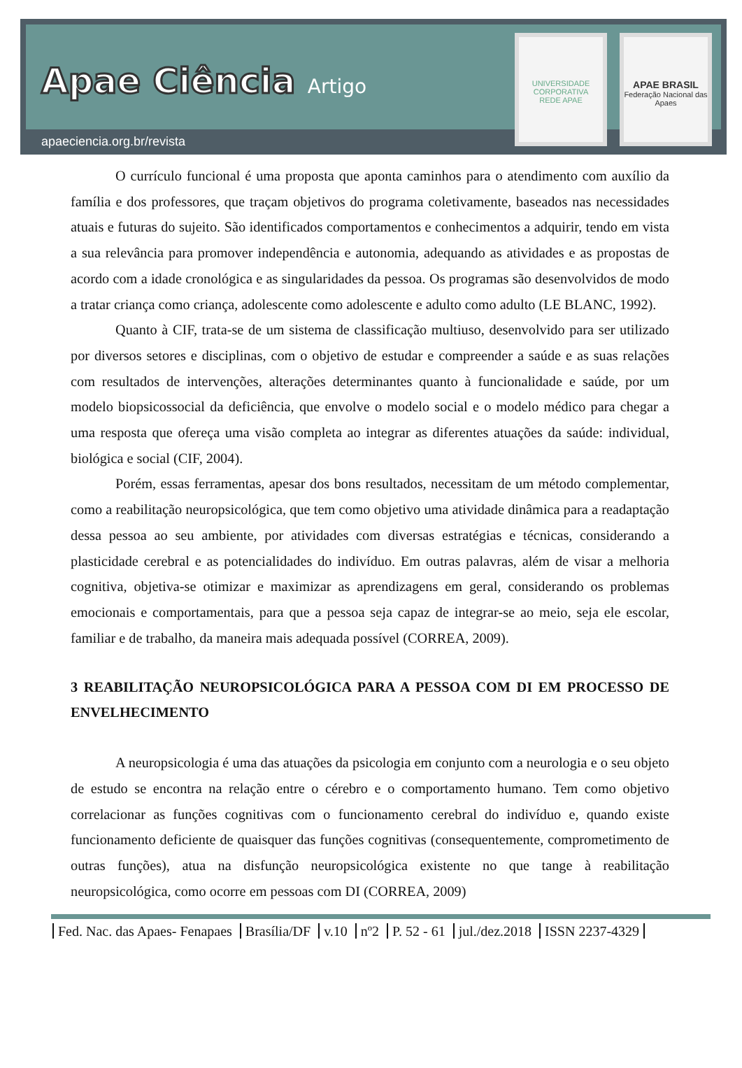Apae Ciência Artigo
apaeciencia.org.br/revista
UNIVERSIDADE CORPORATIVA
REDE APAE
APAE BRASIL
Federação Nacional das Apaes
O currículo funcional é uma proposta que aponta caminhos para o atendimento com auxílio da família e dos professores, que traçam objetivos do programa coletivamente, baseados nas necessidades atuais e futuras do sujeito. São identificados comportamentos e conhecimentos a adquirir, tendo em vista a sua relevância para promover independência e autonomia, adequando as atividades e as propostas de acordo com a idade cronológica e as singularidades da pessoa. Os programas são desenvolvidos de modo a tratar criança como criança, adolescente como adolescente e adulto como adulto (LE BLANC, 1992).
Quanto à CIF, trata-se de um sistema de classificação multiuso, desenvolvido para ser utilizado por diversos setores e disciplinas, com o objetivo de estudar e compreender a saúde e as suas relações com resultados de intervenções, alterações determinantes quanto à funcionalidade e saúde, por um modelo biopsicossocial da deficiência, que envolve o modelo social e o modelo médico para chegar a uma resposta que ofereça uma visão completa ao integrar as diferentes atuações da saúde: individual, biológica e social (CIF, 2004).
Porém, essas ferramentas, apesar dos bons resultados, necessitam de um método complementar, como a reabilitação neuropsicológica, que tem como objetivo uma atividade dinâmica para a readaptação dessa pessoa ao seu ambiente, por atividades com diversas estratégias e técnicas, considerando a plasticidade cerebral e as potencialidades do indivíduo. Em outras palavras, além de visar a melhoria cognitiva, objetiva-se otimizar e maximizar as aprendizagens em geral, considerando os problemas emocionais e comportamentais, para que a pessoa seja capaz de integrar-se ao meio, seja ele escolar, familiar e de trabalho, da maneira mais adequada possível (CORREA, 2009).
3 REABILITAÇÃO NEUROPSICOLÓGICA PARA A PESSOA COM DI EM PROCESSO DE ENVELHECIMENTO
A neuropsicologia é uma das atuações da psicologia em conjunto com a neurologia e o seu objeto de estudo se encontra na relação entre o cérebro e o comportamento humano. Tem como objetivo correlacionar as funções cognitivas com o funcionamento cerebral do indivíduo e, quando existe funcionamento deficiente de quaisquer das funções cognitivas (consequentemente, comprometimento de outras funções), atua na disfunção neuropsicológica existente no que tange à reabilitação neuropsicológica, como ocorre em pessoas com DI (CORREA, 2009)
Fed. Nac. das Apaes- Fenapaes Brasília/DF v.10 nº2 P. 52 - 61 jul./dez.2018 ISSN 2237-4329